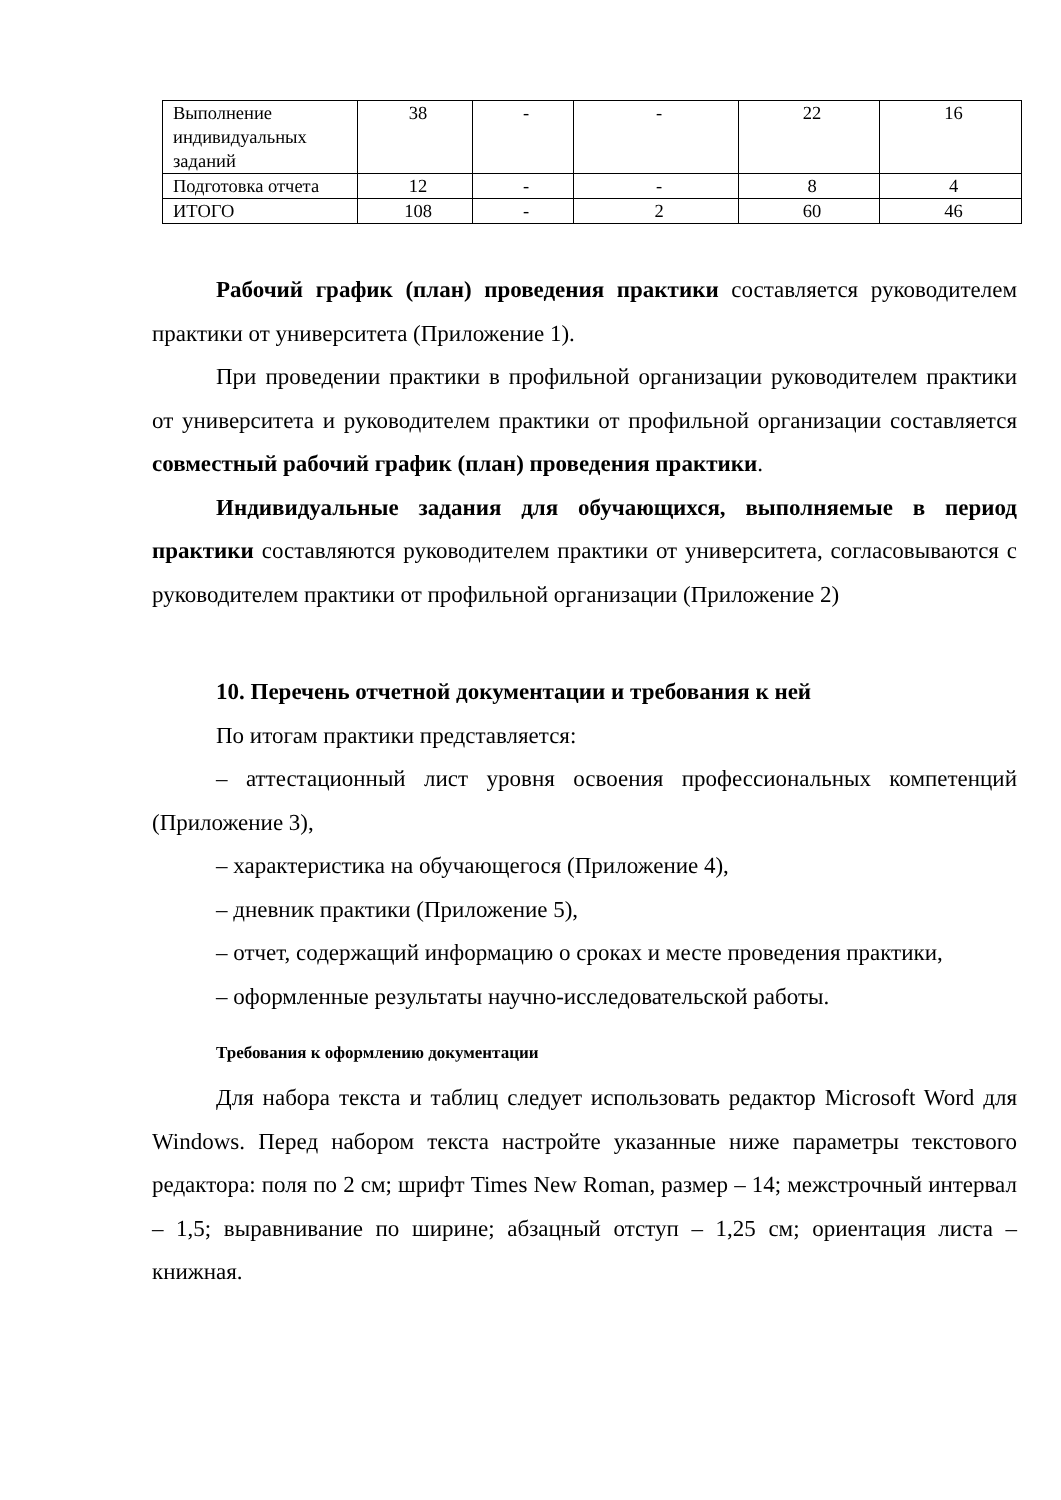| Выполнение индивидуальных заданий | 38 | - | - | 22 | 16 |
| Подготовка отчета | 12 | - | - | 8 | 4 |
| ИТОГО | 108 | - | 2 | 60 | 46 |
Рабочий график (план) проведения практики составляется руководителем практики от университета (Приложение 1).
При проведении практики в профильной организации руководителем практики от университета и руководителем практики от профильной организации составляется совместный рабочий график (план) проведения практики.
Индивидуальные задания для обучающихся, выполняемые в период практики составляются руководителем практики от университета, согласовываются с руководителем практики от профильной организации (Приложение 2)
10. Перечень отчетной документации и требования к ней
По итогам практики представляется:
– аттестационный лист уровня освоения профессиональных компетенций (Приложение 3),
– характеристика на обучающегося (Приложение 4),
– дневник практики (Приложение 5),
– отчет, содержащий информацию о сроках и месте проведения практики,
– оформленные результаты научно-исследовательской работы.
Требования к оформлению документации
Для набора текста и таблиц следует использовать редактор Microsoft Word для Windows. Перед набором текста настройте указанные ниже параметры текстового редактора: поля по 2 см; шрифт Times New Roman, размер – 14; межстрочный интервал – 1,5; выравнивание по ширине; абзацный отступ – 1,25 см; ориентация листа – книжная.